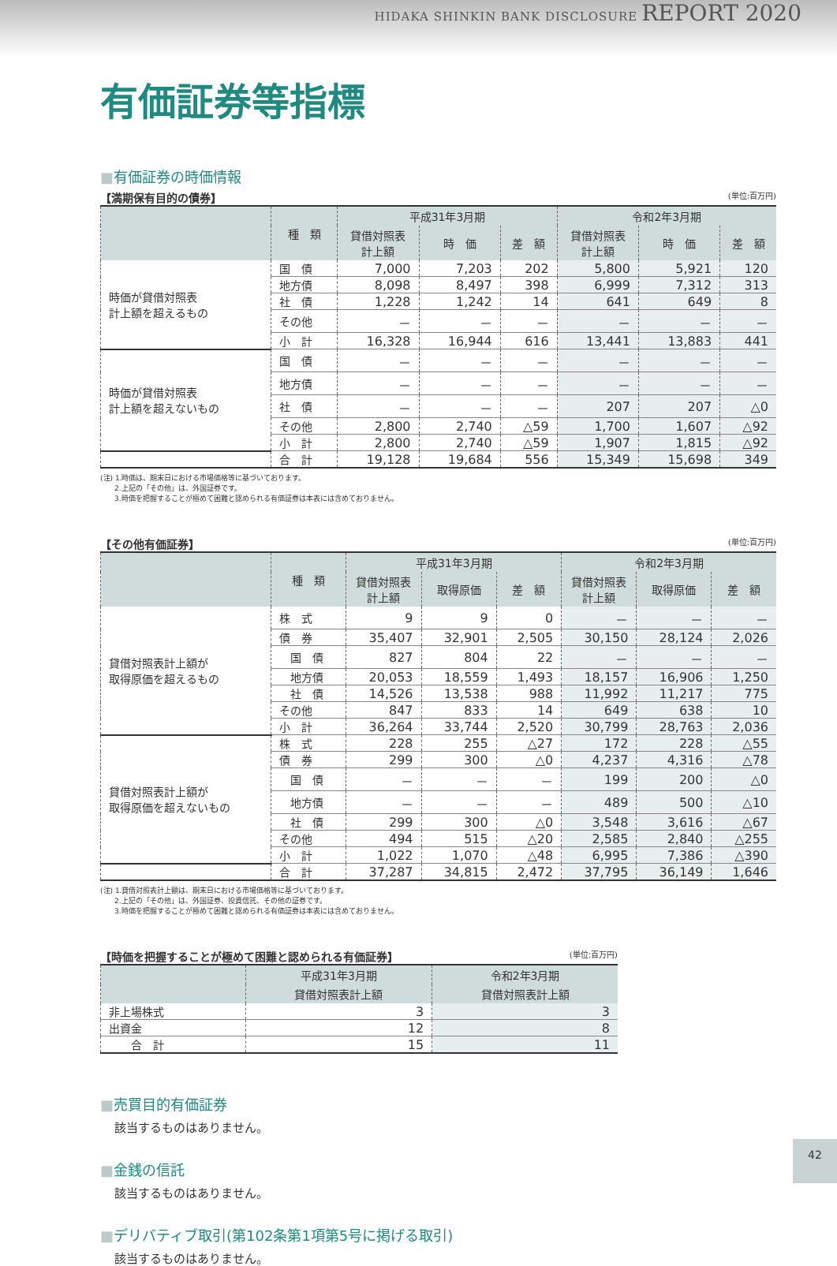HIDAKA SHINKIN BANK DISCLOSURE REPORT 2020
有価証券等指標
■有価証券の時価情報
【満期保有目的の債券】 (単位:百万円)
| | 種 類 | 平成31年3月期 | | | 令和2年3月期 | | |
| --- | --- | --- | --- | --- | --- | --- | --- |
| | | 貸借対照表 計上額 | 時 価 | 差 額 | 貸借対照表 計上額 | 時 価 | 差 額 |
| 時価が貸借対照表 計上額を超えるもの | 国 債 | 7,000 | 7,203 | 202 | 5,800 | 5,921 | 120 |
| | 地方債 | 8,098 | 8,497 | 398 | 6,999 | 7,312 | 313 |
| | 社 債 | 1,228 | 1,242 | 14 | 641 | 649 | 8 |
| | その他 | － | － | － | － | － | － |
| | 小 計 | 16,328 | 16,944 | 616 | 13,441 | 13,883 | 441 |
| 時価が貸借対照表 計上額を超えないもの | 国 債 | － | － | － | － | － | － |
| | 地方債 | － | － | － | － | － | － |
| | 社 債 | － | － | － | 207 | 207 | △0 |
| | その他 | 2,800 | 2,740 | △59 | 1,700 | 1,607 | △92 |
| | 小 計 | 2,800 | 2,740 | △59 | 1,907 | 1,815 | △92 |
| | 合 計 | 19,128 | 19,684 | 556 | 15,349 | 15,698 | 349 |
(注) 1.時価は、期末日における市場価格等に基づいております。
　　2.上記の「その他」は、外国証券です。
　　3.時価を把握することが極めて困難と認められる有価証券は本表には含めておりません。
【その他有価証券】 (単位:百万円)
| | 種 類 | 平成31年3月期 | | | 令和2年3月期 | | |
| --- | --- | --- | --- | --- | --- | --- | --- |
| | | 貸借対照表 計上額 | 取得原価 | 差 額 | 貸借対照表 計上額 | 取得原価 | 差 額 |
| 貸借対照表計上額が 取得原価を超えるもの | 株 式 | 9 | 9 | 0 | － | － | － |
| | 債 券 | 35,407 | 32,901 | 2,505 | 30,150 | 28,124 | 2,026 |
| | 国 債 | 827 | 804 | 22 | － | － | － |
| | 地方債 | 20,053 | 18,559 | 1,493 | 18,157 | 16,906 | 1,250 |
| | 社 債 | 14,526 | 13,538 | 988 | 11,992 | 11,217 | 775 |
| | その他 | 847 | 833 | 14 | 649 | 638 | 10 |
| | 小 計 | 36,264 | 33,744 | 2,520 | 30,799 | 28,763 | 2,036 |
| 貸借対照表計上額が 取得原価を超えないもの | 株 式 | 228 | 255 | △27 | 172 | 228 | △55 |
| | 債 券 | 299 | 300 | △0 | 4,237 | 4,316 | △78 |
| | 国 債 | － | － | － | 199 | 200 | △0 |
| | 地方債 | － | － | － | 489 | 500 | △10 |
| | 社 債 | 299 | 300 | △0 | 3,548 | 3,616 | △67 |
| | その他 | 494 | 515 | △20 | 2,585 | 2,840 | △255 |
| | 小 計 | 1,022 | 1,070 | △48 | 6,995 | 7,386 | △390 |
| | 合 計 | 37,287 | 34,815 | 2,472 | 37,795 | 36,149 | 1,646 |
(注) 1.貸借対照表計上額は、期末日における市場価格等に基づいております。
　　2.上記の「その他」は、外国証券、投資信託、その他の証券です。
　　3.時価を把握することが極めて困難と認められる有価証券は本表には含めておりません。
【時価を把握することが極めて困難と認められる有価証券】 (単位:百万円)
| | 平成31年3月期 | 令和2年3月期 |
| --- | --- | --- |
| | 貸借対照表計上額 | 貸借対照表計上額 |
| 非上場株式 | 3 | 3 |
| 出資金 | 12 | 8 |
| 合 計 | 15 | 11 |
■売買目的有価証券
該当するものはありません。
■金銭の信託
該当するものはありません。
■デリバティブ取引(第102条第1項第5号に掲げる取引)
該当するものはありません。
42